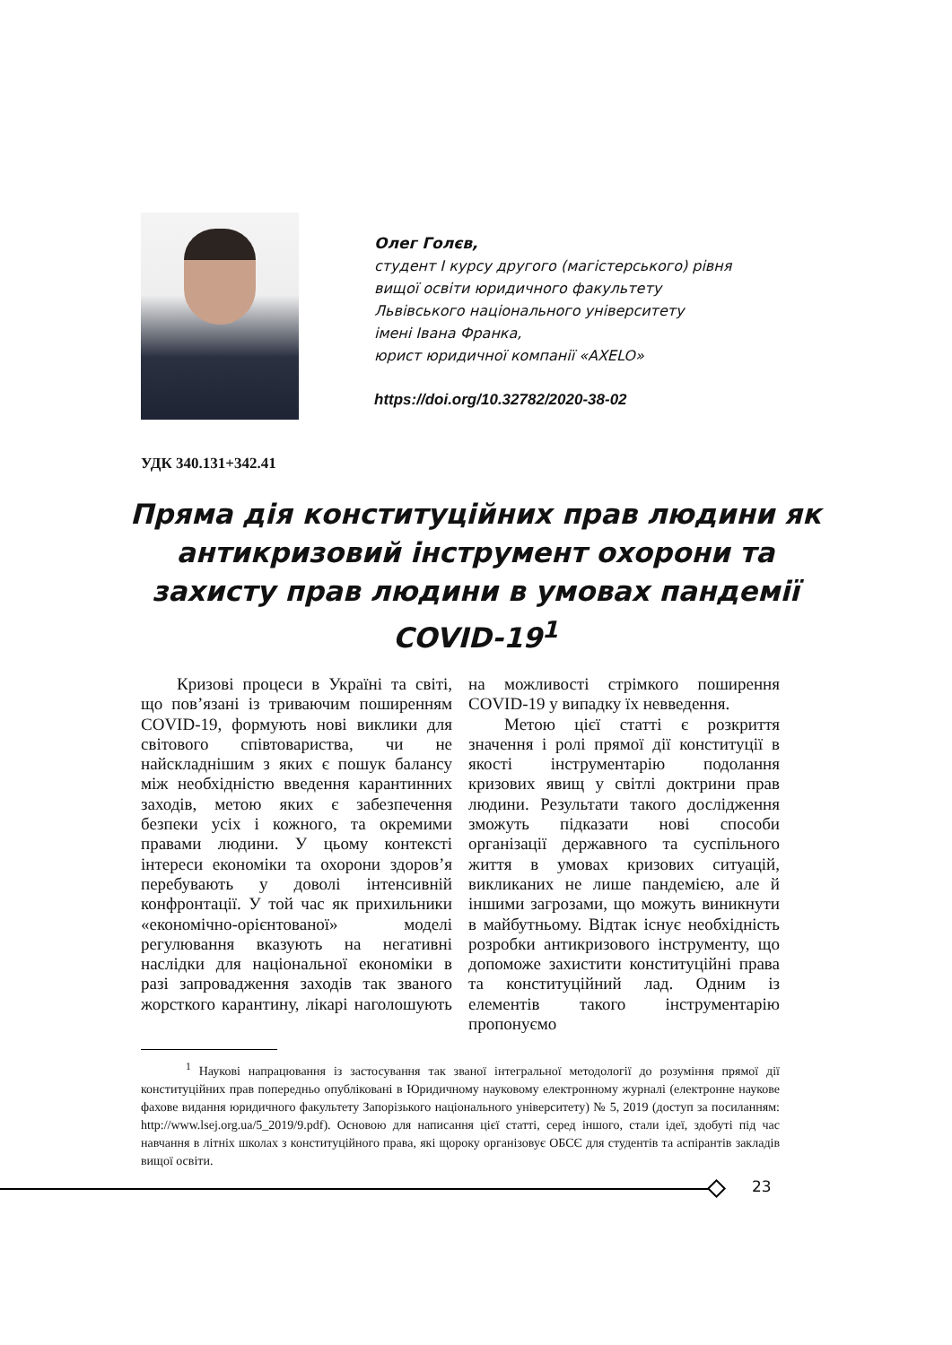Олег Голєв,
студент І курсу другого (магістерського) рівня
вищої освіти юридичного факультету
Львівського національного університету
імені Івана Франка,
юрист юридичної компанії «AXELO»
https://doi.org/10.32782/2020-38-02
УДК 340.131+342.41
Пряма дія конституційних прав людини як антикризовий інструмент охорони та захисту прав людини в умовах пандемії COVID-19<sup>1</sup>
Кризові процеси в Україні та світі, що пов’язані із триваючим поширенням COVID-19, формують нові виклики для світового співтовариства, чи не найскладнішим з яких є пошук балансу між необхідністю введення карантинних заходів, метою яких є забезпечення безпеки усіх і кожного, та окремими правами людини. У цьому контексті інтереси економіки та охорони здоров’я перебувають у доволі інтенсивній конфронтації. У той час як прихильники «економічно-орієнтованої» моделі регулювання вказують на негативні наслідки для національної економіки в разі запровадження заходів так званого жорсткого карантину, лікарі наголошують на можливості стрімкого поширення COVID-19 у випадку їх невведення.
Метою цієї статті є розкриття значення і ролі прямої дії конституції в якості інструментарію подолання кризових явищ у світлі доктрини прав людини. Результати такого дослідження зможуть підказати нові способи організації державного та суспільного життя в умовах кризових ситуацій, викликаних не лише пандемією, але й іншими загрозами, що можуть виникнути в майбутньому. Відтак існує необхідність розробки антикризового інструменту, що допоможе захистити конституційні права та конституційний лад. Одним із елементів такого інструментарію пропонуємо
<sup>1</sup> Наукові напрацювання із застосування так званої інтегральної методології до розуміння прямої дії конституційних прав попередньо опубліковані в Юридичному науковому електронному журналі (електронне наукове фахове видання юридичного факультету Запорізького національного університету) № 5, 2019 (доступ за посиланням: http://www.lsej.org.ua/5_2019/9.pdf). Основою для написання цієї статті, серед іншого, стали ідеї, здобуті під час навчання в літніх школах з конституційного права, які щороку організовує ОБСЄ для студентів та аспірантів закладів вищої освіти.
23